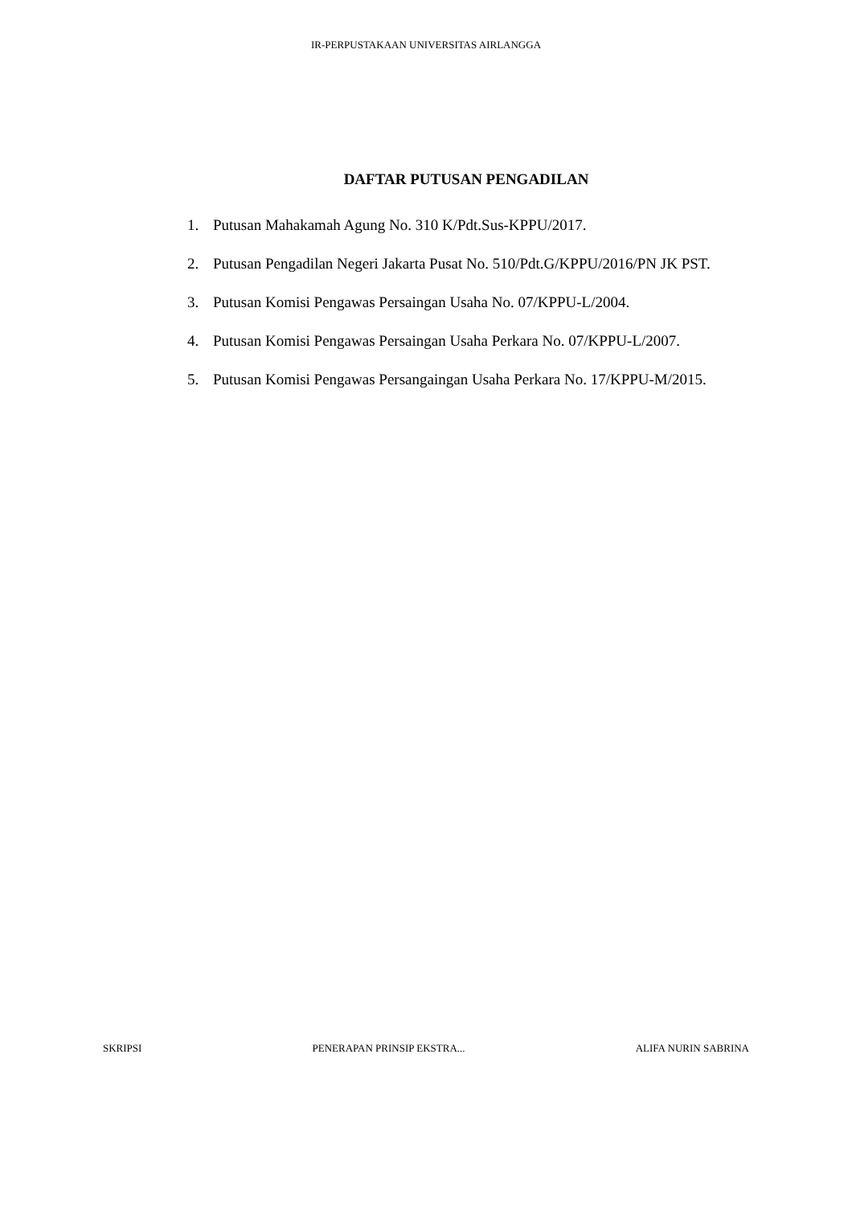IR-PERPUSTAKAAN UNIVERSITAS AIRLANGGA
DAFTAR PUTUSAN PENGADILAN
1. Putusan Mahakamah Agung No. 310 K/Pdt.Sus-KPPU/2017.
2. Putusan Pengadilan Negeri Jakarta Pusat No. 510/Pdt.G/KPPU/2016/PN JK PST.
3. Putusan Komisi Pengawas Persaingan Usaha No. 07/KPPU-L/2004.
4. Putusan Komisi Pengawas Persaingan Usaha Perkara No. 07/KPPU-L/2007.
5. Putusan Komisi Pengawas Persangaingan Usaha Perkara No. 17/KPPU-M/2015.
SKRIPSI PENERAPAN PRINSIP EKSTRA... ALIFA NURIN SABRINA